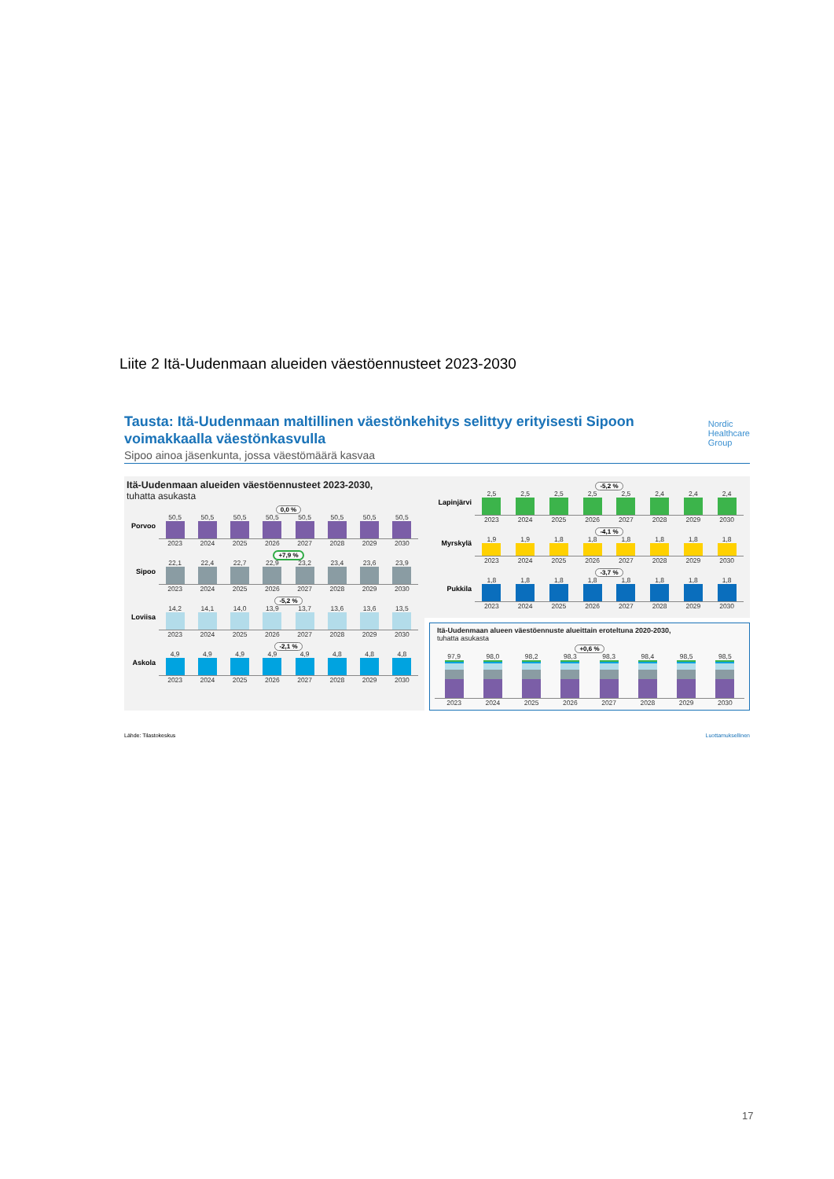Liite 2 Itä-Uudenmaan alueiden väestöennusteet 2023-2030
Tausta: Itä-Uudenmaan maltillinen väestönkehitys selittyy erityisesti Sipoon voimakkaalla väestönkasvulla
Nordic
Healthcare
Group
Sipoo ainoa jäsenkunta, jossa väestömäärä kasvaa
Itä-Uudenmaan alueiden väestöennusteet 2023-2030,
tuhatta asukasta
Porvoo
0,0 %
50,5 50,5 50,5 50,5 50,5 50,5 50,5 50,5
2023 2024 2025 2026 2027 2028 2029 2030
Sipoo
+7,9 %
22,1 22,4 22,7 22,9 23,2 23,4 23,6 23,9
2023 2024 2025 2026 2027 2028 2029 2030
Loviisa
-5,2 %
14,2 14,1 14,0 13,9 13,7 13,6 13,6 13,5
2023 2024 2025 2026 2027 2028 2029 2030
Askola
-2,1 %
4,9 4,9 4,9 4,9 4,9 4,8 4,8 4,8
2023 2024 2025 2026 2027 2028 2029 2030
Lapinjärvi
-5,2 %
2,5 2,5 2,5 2,5 2,5 2,4 2,4 2,4
2023 2024 2025 2026 2027 2028 2029 2030
Myrskylä
-4,1 %
1,9 1,9 1,8 1,8 1,8 1,8 1,8 1,8
2023 2024 2025 2026 2027 2028 2029 2030
Pukkila
-3,7 %
1,8 1,8 1,8 1,8 1,8 1,8 1,8 1,8
2023 2024 2025 2026 2027 2028 2029 2030
Itä-Uudenmaan alueen väestöennuste alueittain eroteltuna 2020-2030,
tuhatta asukasta
+0,6 %
97,9 98,0 98,2 98,3 98,3 98,4 98,5 98,5
2023 2024 2025 2026 2027 2028 2029 2030
Lähde: Tilastokeskus Luottamuksellinen
17